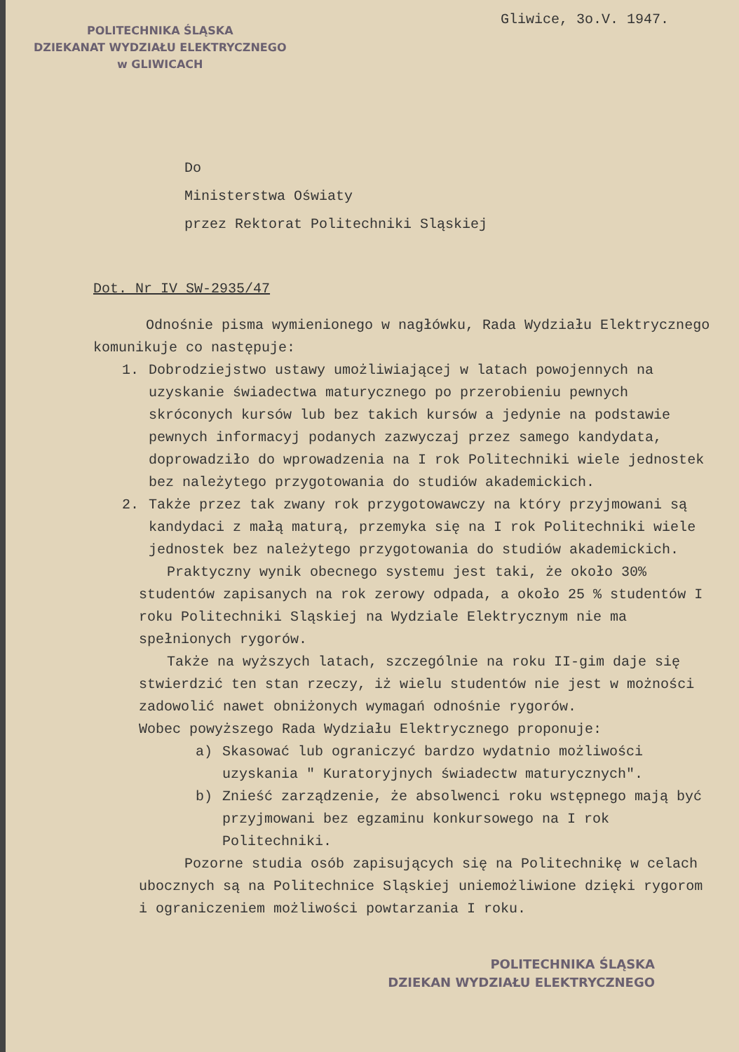POLITECHNIKA ŚLĄSKA
DZIEKANAT WYDZIAŁU ELEKTRYCZNEGO
w GLIWICACH
Gliwice, 3o.V. 1947.
Do
Ministerstwa Oświaty
przez Rektorat Politechniki Sląskiej
Dot. Nr IV SW-2935/47
Odnośnie pisma wymienionego w nagłówku, Rada Wydziału Elektrycznego komunikuje co następuje:
1. Dobrodziejstwo ustawy umożliwiającej w latach powojennych na uzyskanie świadectwa maturycznego po przerobieniu pewnych skróconych kursów lub bez takich kursów a jedynie na podstawie pewnych informacyj podanych zazwyczaj przez samego kandydata, doprowadziło do wprowadzenia na I rok Politechniki wiele jednostek bez należytego przygotowania do studiów akademickich.
2. Także przez tak zwany rok przygotowawczy na który przyjmowani są kandydaci z małą maturą, przemyka się na I rok Politechniki wiele jednostek bez należytego przygotowania do studiów akademickich.
Praktyczny wynik obecnego systemu jest taki, że około 30% studentów zapisanych na rok zerowy odpada, a około 25 % studentów I roku Politechniki Sląskiej na Wydziale Elektrycznym nie ma spełnionych rygorów.
Także na wyższych latach, szczególnie na roku II-gim daje się stwierdzić ten stan rzeczy, iż wielu studentów nie jest w możności zadowolić nawet obniżonych wymagań odnośnie rygorów.
Wobec powyższego Rada Wydziału Elektrycznego proponuje:
a) Skasować lub ograniczyć bardzo wydatnio możliwości uzyskania " Kuratoryjnych świadectw maturycznych".
b) Znieść zarządzenie, że absolwenci roku wstępnego mają być przyjmowani bez egzaminu konkursowego na I rok Politechniki.
Pozorne studia osób zapisujących się na Politechnikę w celach ubocznych są na Politechnice Sląskiej uniemożliwione dzięki rygorom i ograniczeniem możliwości powtarzania I roku.
POLITECHNIKA ŚLĄSKA
DZIEKAN WYDZIAŁU ELEKTRYCZNEGO